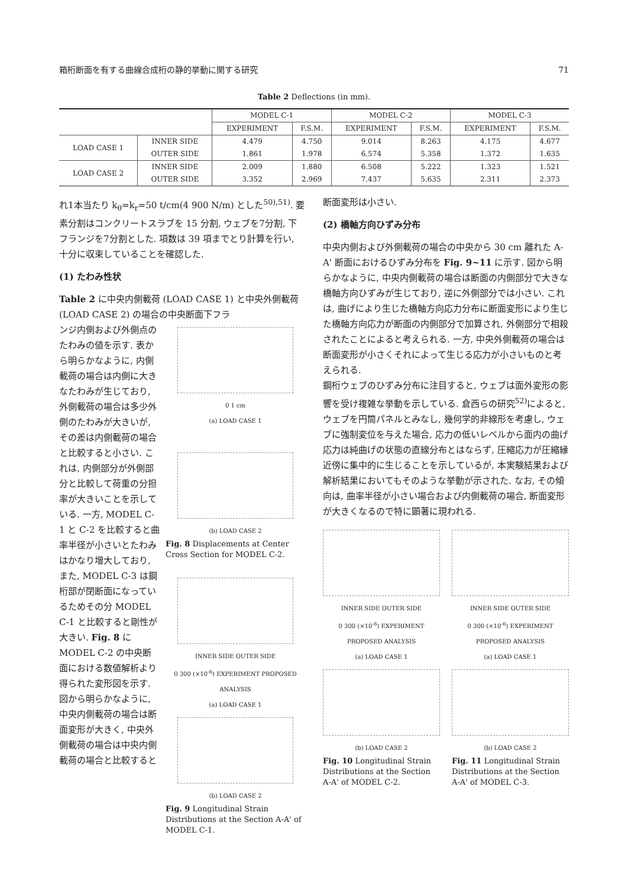箱桁断面を有する曲線合成桁の静的挙動に関する研究 71
Table 2 Deflections (in mm).
| | | MODEL C-1 | | MODEL C-2 | | MODEL C-3 | |
| --- | --- | --- | --- | --- | --- | --- | --- |
| | | EXPERIMENT | F.S.M. | EXPERIMENT | F.S.M. | EXPERIMENT | F.S.M. |
| LOAD CASE 1 | INNER SIDE | 4.479 | 4.750 | 9.014 | 8.263 | 4.175 | 4.677 |
| | OUTER SIDE | 1.861 | 1.978 | 6.574 | 5.358 | 1.372 | 1.635 |
| LOAD CASE 2 | INNER SIDE | 2.009 | 1.880 | 6.508 | 5.222 | 1.323 | 1.521 |
| | OUTER SIDE | 3.352 | 2.969 | 7.437 | 5.635 | 2.311 | 2.373 |
れ1本当たり k<sub>θ</sub>=k<sub>r</sub>=50 t/cm(4 900 N/m) とした<sup>50),51)</sup>. 要素分割はコンクリートスラブを 15 分割, ウェブを7分割, 下フランジを7分割とした. 項数は 39 項までとり計算を行い, 十分に収束していることを確認した.
(1) たわみ性状
Table 2 に中央内側載荷 (LOAD CASE 1) と中央外側載荷 (LOAD CASE 2) の場合の中央断面下フラ
ンジ内側および外側点のたわみの値を示す. 表から明らかなように, 内側載荷の場合は内側に大きなたわみが生じており, 外側載荷の場合は多少外側のたわみが大きいが, その差は内側載荷の場合と比較すると小さい. これは, 内側部分が外側部分と比較して荷重の分担率が大きいことを示している. 一方, MODEL C-1 と C-2 を比較すると曲率半径が小さいとたわみはかなり増大しており, また, MODEL C-3 は鋼桁部が閉断面になっているためその分 MODEL C-1 と比較すると剛性が大きい. Fig. 8 に MODEL C-2 の中央断面における数値解析より得られた変形図を示す. 図から明らかなように, 中央内側載荷の場合は断面変形が大きく, 中央外側載荷の場合は中央内側載荷の場合と比較すると
0 1 cm
(a) LOAD CASE 1
(b) LOAD CASE 2
Fig. 8 Displacements at Center Cross Section for MODEL C-2.
INNER SIDE OUTER SIDE
0 300 (×10<sup>-6</sup>) EXPERIMENT PROPOSED ANALYSIS
(a) LOAD CASE 1
(b) LOAD CASE 2
Fig. 9 Longitudinal Strain Distributions at the Section A-A' of MODEL C-1.
断面変形は小さい.
(2) 橋軸方向ひずみ分布
中央内側および外側載荷の場合の中央から 30 cm 離れた A-A' 断面におけるひずみ分布を Fig. 9~11 に示す. 図から明らかなように, 中央内側載荷の場合は断面の内側部分で大きな橋軸方向ひずみが生じており, 逆に外側部分では小さい. これは, 曲げにより生じた橋軸方向応力分布に断面変形により生じた橋軸方向応力が断面の内側部分で加算され, 外側部分で相殺されたことによると考えられる. 一方, 中央外側載荷の場合は断面変形が小さくそれによって生じる応力が小さいものと考えられる.
鋼桁ウェブのひずみ分布に注目すると, ウェブは面外変形の影響を受け複雑な挙動を示している. 倉西らの研究<sup>52)</sup>によると, ウェブを円筒パネルとみなし, 幾何学的非線形を考慮し, ウェブに強制変位を与えた場合, 応力の低いレベルから面内の曲げ応力は純曲げの状態の直線分布とはならず, 圧縮応力が圧縮縁近傍に集中的に生じることを示しているが, 本実験結果および解析結果においてもそのような挙動が示された. なお, その傾向は, 曲率半径が小さい場合および内側載荷の場合, 断面変形が大きくなるので特に顕著に現われる.
INNER SIDE OUTER SIDE
0 300 (×10<sup>-6</sup>) EXPERIMENT PROPOSED ANALYSIS
(a) LOAD CASE 1
(b) LOAD CASE 2
Fig. 10 Longitudinal Strain Distributions at the Section A-A' of MODEL C-2.
INNER SIDE OUTER SIDE
0 300 (×10<sup>-6</sup>) EXPERIMENT PROPOSED ANALYSIS
(a) LOAD CASE 1
(b) LOAD CASE 2
Fig. 11 Longitudinal Strain Distributions at the Section A-A' of MODEL C-3.